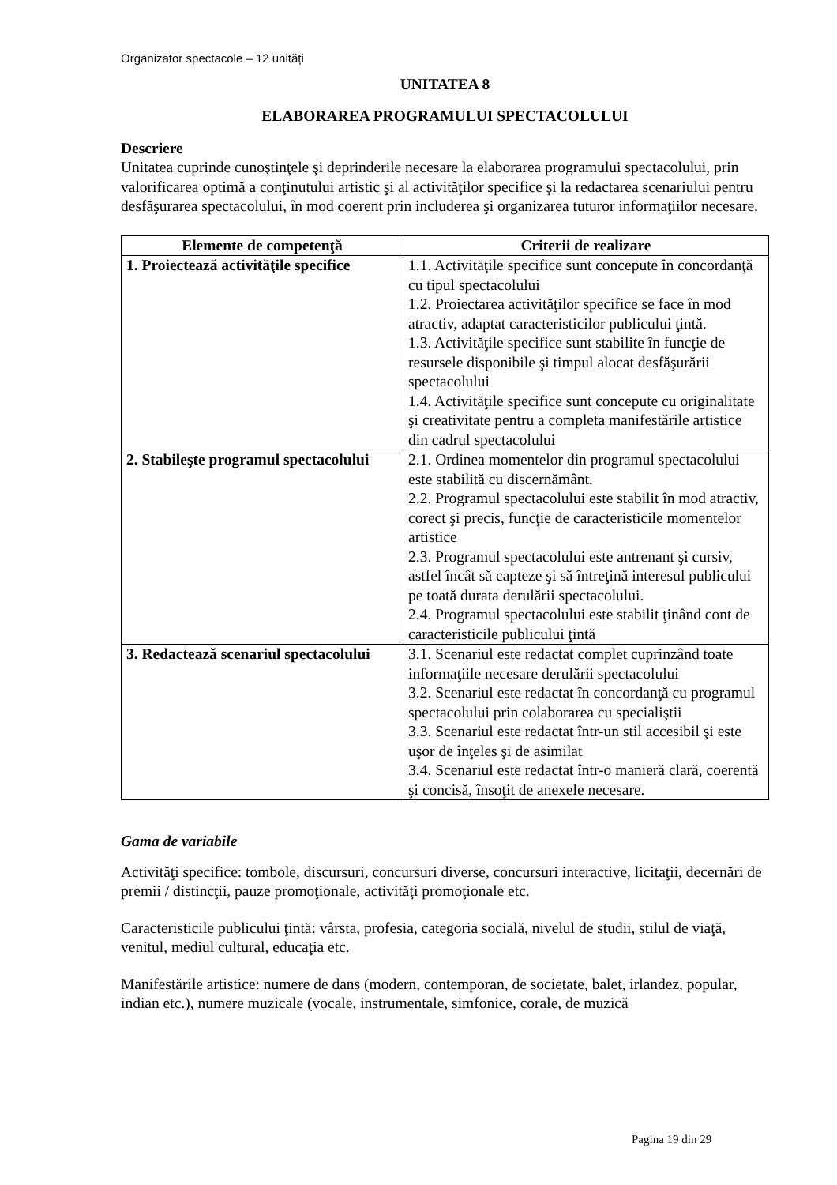Organizator spectacole – 12 unități
UNITATEA 8
ELABORAREA PROGRAMULUI SPECTACOLULUI
Descriere
Unitatea cuprinde cunoştinţele şi deprinderile necesare la elaborarea programului spectacolului, prin valorificarea optimă a conţinutului artistic şi al activităţilor specifice şi la redactarea scenariului pentru desfăşurarea spectacolului, în mod coerent prin includerea şi organizarea tuturor informaţiilor necesare.
| Elemente de competenţă | Criterii de realizare |
| --- | --- |
| 1. Proiectează activităţile specifice | 1.1. Activităţile specifice sunt concepute în concordanţă cu tipul spectacolului 1.2. Proiectarea activităţilor specifice se face în mod atractiv, adaptat caracteristicilor publicului ţintă. 1.3. Activităţile specifice sunt stabilite în funcţie de resursele disponibile şi timpul alocat desfăşurării spectacolului 1.4. Activităţile specifice sunt concepute cu originalitate şi creativitate pentru a completa manifestările artistice din cadrul spectacolului |
| 2. Stabileşte programul spectacolului | 2.1. Ordinea momentelor din programul spectacolului este stabilită cu discernământ. 2.2. Programul spectacolului este stabilit în mod atractiv, corect şi precis, funcţie de caracteristicile momentelor artistice 2.3. Programul spectacolului este antrenant şi cursiv, astfel încât să capteze şi să întreţină interesul publicului pe toată durata derulării spectacolului. 2.4. Programul spectacolului este stabilit ţinând cont de caracteristicile publicului ţintă |
| 3. Redactează scenariul spectacolului | 3.1. Scenariul este redactat complet cuprinzând toate informaţiile necesare derulării spectacolului 3.2. Scenariul este redactat în concordanţă cu programul spectacolului prin colaborarea cu specialiştii 3.3. Scenariul este redactat într-un stil accesibil şi este uşor de înţeles şi de asimilat 3.4. Scenariul este redactat într-o manieră clară, coerentă şi concisă, însoţit de anexele necesare. |
Gama de variabile
Activităţi specifice: tombole, discursuri, concursuri diverse, concursuri interactive, licitaţii, decernări de premii / distincţii, pauze promoţionale, activităţi promoţionale etc.
Caracteristicile publicului ţintă: vârsta, profesia, categoria socială, nivelul de studii, stilul de viaţă, venitul, mediul cultural, educaţia etc.
Manifestările artistice: numere de dans (modern, contemporan, de societate, balet, irlandez, popular, indian etc.), numere muzicale (vocale, instrumentale, simfonice, corale, de muzică
Pagina 19 din 29